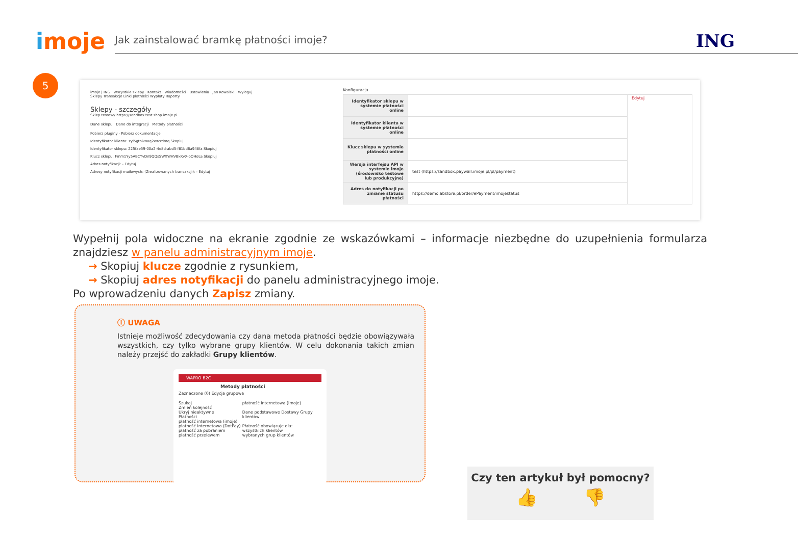imoje
Jak zainstalować bramkę płatności imoje?
ING
5
imoje | ING Wszystkie sklepy · Kontakt · Wiadomości · Ustawienia · Jan Kowalski · Wyloguj
Sklepy Transakcje Linki płatności Wypłaty Raporty
Sklepy - szczegóły
Sklep testowy https://sandbox.test.shop.imoje.pl
Dane sklepu Dane do integracji Metody płatności
Pobierz pluginy · Pobierz dokumentacje
Identyfikator klienta: zyl5gtoivoaq2wrcrdmq Skopiuj
Identyfikator sklepu: 225fae59-00a2-4e8d-abd5-f81bd6a948fa Skopiuj
Klucz sklepu: Fmm1Yy5ABCYvDn9QQsSWXWHVBkKvX-oOHoLa Skopiuj
Adres notyfikacji: - Edytuj
Adresy notyfikacji mailowych: (Zrealizowanych transakcji): - Edytuj
Konfiguracja
| Identyfikator sklepu w systemie płatności online | | Edytuj |
| Identyfikator klienta w systemie płatności online | | |
| Klucz sklepu w systemie płatności online | | |
| Wersja interfejsu API w systemie imoje (środowisko testowe lub produkcyjne) | test (https://sandbox.paywall.imoje.pl/pl/payment) | |
| Adres do notyfikacji po zmianie statusu płatności | https://demo.abstore.pl/order/ePayment/imojestatus | |
Wypełnij pola widoczne na ekranie zgodnie ze wskazówkami – informacje niezbędne do uzupełnienia formularza znajdziesz w panelu administracyjnym imoje.
→ Skopiuj klucze zgodnie z rysunkiem,
→ Skopiuj adres notyfikacji do panelu administracyjnego imoje.
Po wprowadzeniu danych Zapisz zmiany.
ⓘ UWAGA
Istnieje możliwość zdecydowania czy dana metoda płatności będzie obowiązywała wszystkich, czy tylko wybrane grupy klientów. W celu dokonania takich zmian należy przejść do zakładki Grupy klientów.
WAPRO B2C
Metody płatności
Zaznaczone (0) Edycja grupowa
Szukaj
Zmień kolejność
Ukryj nieaktywne
Płatności
płatność internetowa (imoje)
płatność internetowa (DotPay)
płatność za pobraniem
płatność przelewem
płatność internetowa (imoje)
Dane podstawowe Dostawy Grupy klientów
Płatność obowiązuje dla:
wszystkich klientów
wybranych grup klientów
Czy ten artykuł był pomocny?
👍 👎